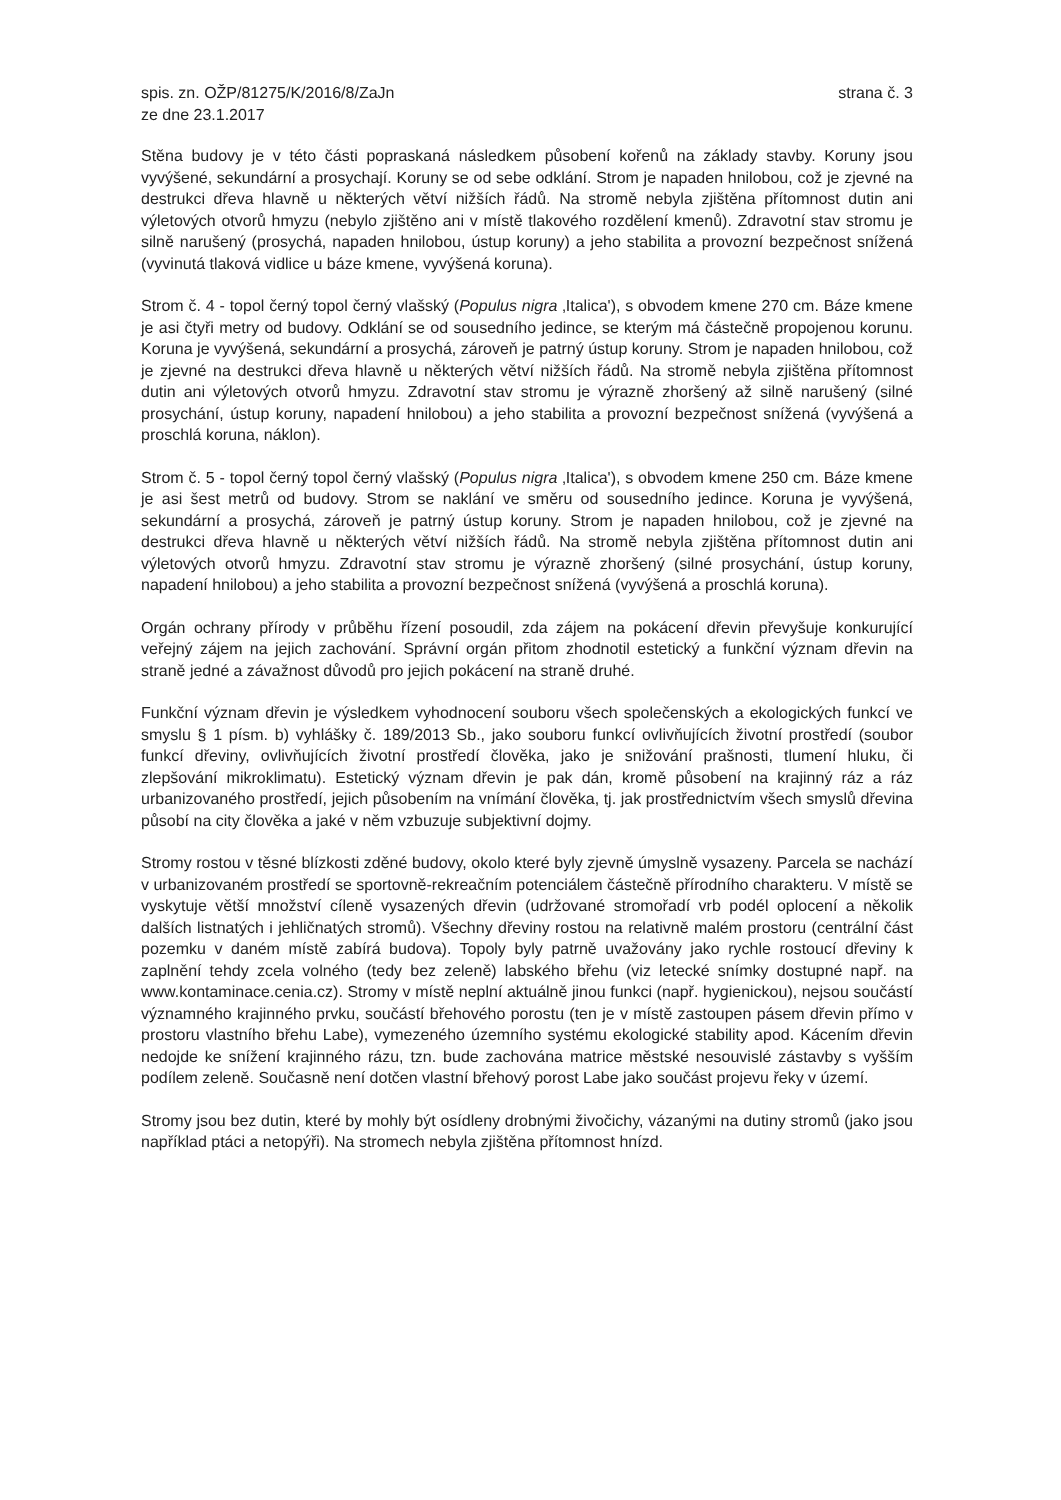spis. zn. OŽP/81275/K/2016/8/ZaJn
ze dne 23.1.2017
strana č. 3
Stěna budovy je v této části popraskaná následkem působení kořenů na základy stavby. Koruny jsou vyvýšené, sekundární a prosychají. Koruny se od sebe odklání. Strom je napaden hnilobou, což je zjevné na destrukci dřeva hlavně u některých větví nižších řádů. Na stromě nebyla zjištěna přítomnost dutin ani výletových otvorů hmyzu (nebylo zjištěno ani v místě tlakového rozdělení kmenů). Zdravotní stav stromu je silně narušený (prosychá, napaden hnilobou, ústup koruny) a jeho stabilita a provozní bezpečnost snížená (vyvinutá tlaková vidlice u báze kmene, vyvýšená koruna).
Strom č. 4 - topol černý topol černý vlašský (Populus nigra ‚Italica'), s obvodem kmene 270 cm. Báze kmene je asi čtyři metry od budovy. Odklání se od sousedního jedince, se kterým má částečně propojenou korunu. Koruna je vyvýšená, sekundární a prosychá, zároveň je patrný ústup koruny. Strom je napaden hnilobou, což je zjevné na destrukci dřeva hlavně u některých větví nižších řádů. Na stromě nebyla zjištěna přítomnost dutin ani výletových otvorů hmyzu. Zdravotní stav stromu je výrazně zhoršený až silně narušený (silné prosychání, ústup koruny, napadení hnilobou) a jeho stabilita a provozní bezpečnost snížená (vyvýšená a proschlá koruna, náklon).
Strom č. 5 - topol černý topol černý vlašský (Populus nigra ‚Italica'), s obvodem kmene 250 cm. Báze kmene je asi šest metrů od budovy. Strom se naklání ve směru od sousedního jedince. Koruna je vyvýšená, sekundární a prosychá, zároveň je patrný ústup koruny. Strom je napaden hnilobou, což je zjevné na destrukci dřeva hlavně u některých větví nižších řádů. Na stromě nebyla zjištěna přítomnost dutin ani výletových otvorů hmyzu. Zdravotní stav stromu je výrazně zhoršený (silné prosychání, ústup koruny, napadení hnilobou) a jeho stabilita a provozní bezpečnost snížená (vyvýšená a proschlá koruna).
Orgán ochrany přírody v průběhu řízení posoudil, zda zájem na pokácení dřevin převyšuje konkurující veřejný zájem na jejich zachování. Správní orgán přitom zhodnotil estetický a funkční význam dřevin na straně jedné a závažnost důvodů pro jejich pokácení na straně druhé.
Funkční význam dřevin je výsledkem vyhodnocení souboru všech společenských a ekologických funkcí ve smyslu § 1 písm. b) vyhlášky č. 189/2013 Sb., jako souboru funkcí ovlivňujících životní prostředí (soubor funkcí dřeviny, ovlivňujících životní prostředí člověka, jako je snižování prašnosti, tlumení hluku, či zlepšování mikroklimatu). Estetický význam dřevin je pak dán, kromě působení na krajinný ráz a ráz urbanizovaného prostředí, jejich působením na vnímání člověka, tj. jak prostřednictvím všech smyslů dřevina působí na city člověka a jaké v něm vzbuzuje subjektivní dojmy.
Stromy rostou v těsné blízkosti zděné budovy, okolo které byly zjevně úmyslně vysazeny. Parcela se nachází v urbanizovaném prostředí se sportovně-rekreačním potenciálem částečně přírodního charakteru. V místě se vyskytuje větší množství cíleně vysazených dřevin (udržované stromořadí vrb podél oplocení a několik dalších listnatých i jehličnatých stromů). Všechny dřeviny rostou na relativně malém prostoru (centrální část pozemku v daném místě zabírá budova). Topoly byly patrně uvažovány jako rychle rostoucí dřeviny k zaplnění tehdy zcela volného (tedy bez zeleně) labského břehu (viz letecké snímky dostupné např. na www.kontaminace.cenia.cz). Stromy v místě neplní aktuálně jinou funkci (např. hygienickou), nejsou součástí významného krajinného prvku, součástí břehového porostu (ten je v místě zastoupen pásem dřevin přímo v prostoru vlastního břehu Labe), vymezeného územního systému ekologické stability apod. Kácením dřevin nedojde ke snížení krajinného rázu, tzn. bude zachována matrice městské nesouvislé zástavby s vyšším podílem zeleně. Současně není dotčen vlastní břehový porost Labe jako součást projevu řeky v území.
Stromy jsou bez dutin, které by mohly být osídleny drobnými živočichy, vázanými na dutiny stromů (jako jsou například ptáci a netopýři). Na stromech nebyla zjištěna přítomnost hnízd.